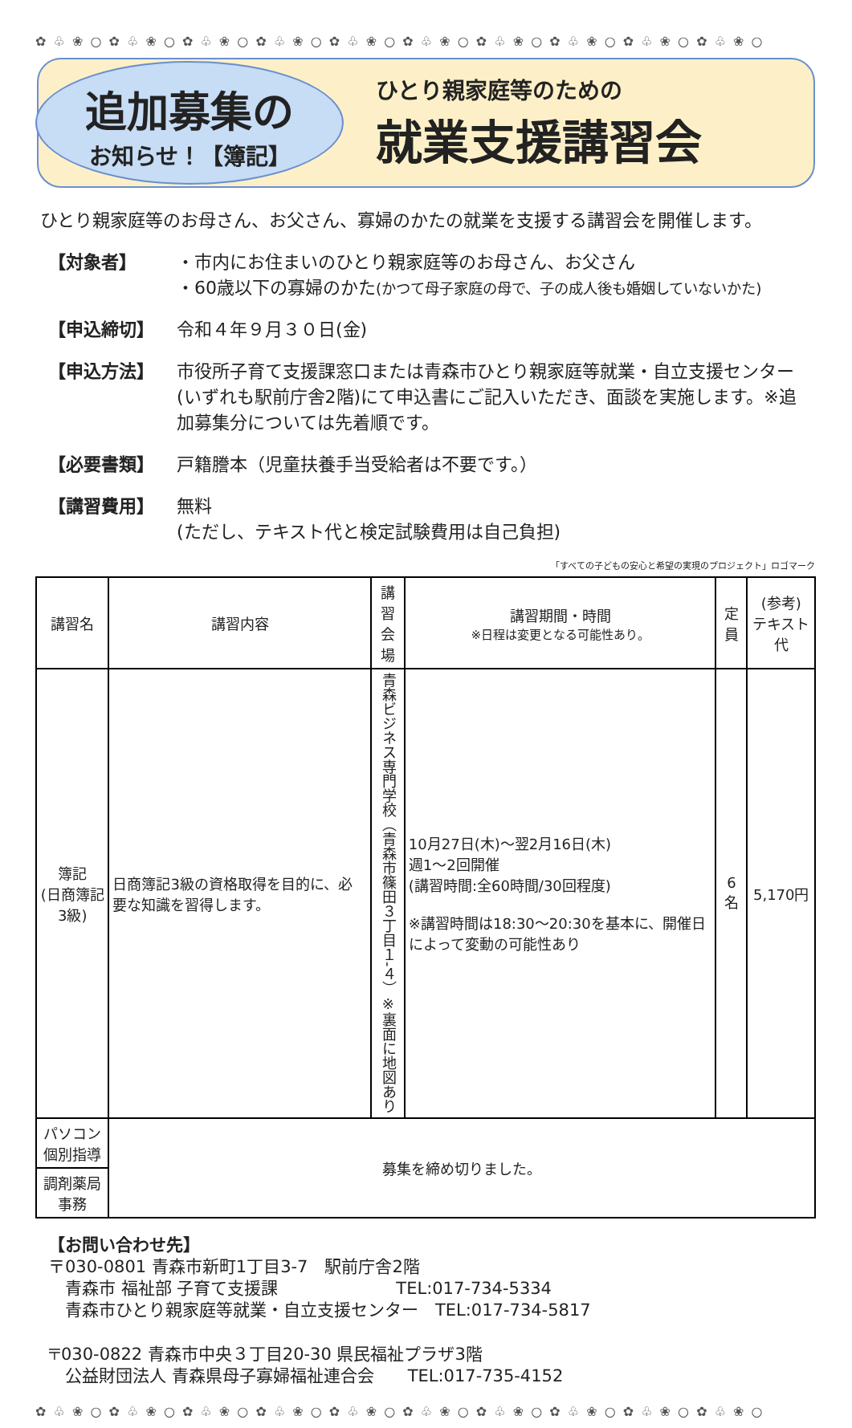✿ ♧ ❀ ○ ✿ ♧ ❀ ○ ✿ ♧ ❀ ○ ✿ ♧ ❀ ○ ✿ ♧ ❀ ○ ✿ ♧ ❀ ○ ✿ ♧ ❀ ○ ✿ ♧ ❀ ○ ✿ ♧ ❀ ○ ✿ ♧ ❀ ○
追加募集の
お知らせ！【簿記】
ひとり親家庭等のための
就業支援講習会
ひとり親家庭等のお母さん、お父さん、寡婦のかたの就業を支援する講習会を開催します。
【対象者】 ・市内にお住まいのひとり親家庭等のお母さん、お父さん
・60歳以下の寡婦のかた(かつて母子家庭の母で、子の成人後も婚姻していないかた)
【申込締切】 令和４年９月３０日(金)
【申込方法】 市役所子育て支援課窓口または青森市ひとり親家庭等就業・自立支援センター(いずれも駅前庁舎2階)にて申込書にご記入いただき、面談を実施します。※追加募集分については先着順です。
【必要書類】 戸籍謄本（児童扶養手当受給者は不要です。）
【講習費用】 無料
(ただし、テキスト代と検定試験費用は自己負担)
「すべての子どもの安心と希望の実現のプロジェクト」ロゴマーク
| 講習名 | 講習内容 | 講習 会場 | 講習期間・時間 ※日程は変更となる可能性あり。 | 定員 | (参考) テキスト代 |
| --- | --- | --- | --- | --- | --- |
| 簿記 (日商簿記3級) | 日商簿記3級の資格取得を目的に、必要な知識を習得します。 | 青森ビジネス専門学校（青森市篠田３丁目１-４）※裏面に地図あり | 10月27日(木)～翌2月16日(木) 週1～2回開催 (講習時間:全60時間/30回程度) ※講習時間は18:30～20:30を基本に、開催日によって変動の可能性あり | 6名 | 5,170円 |
| パソコン 個別指導 | 募集を締め切りました。 | | | | |
| 調剤薬局事務 | | | | | |
【お問い合わせ先】
〒030-0801 青森市新町1丁目3-7　駅前庁舎2階
　青森市 福祉部 子育て支援課　　　　　　　TEL:017-734-5334
　青森市ひとり親家庭等就業・自立支援センター　TEL:017-734-5817
〒030-0822 青森市中央３丁目20-30 県民福祉プラザ3階
　公益財団法人 青森県母子寡婦福祉連合会　　TEL:017-735-4152
✿ ♧ ❀ ○ ✿ ♧ ❀ ○ ✿ ♧ ❀ ○ ✿ ♧ ❀ ○ ✿ ♧ ❀ ○ ✿ ♧ ❀ ○ ✿ ♧ ❀ ○ ✿ ♧ ❀ ○ ✿ ♧ ❀ ○ ✿ ♧ ❀ ○